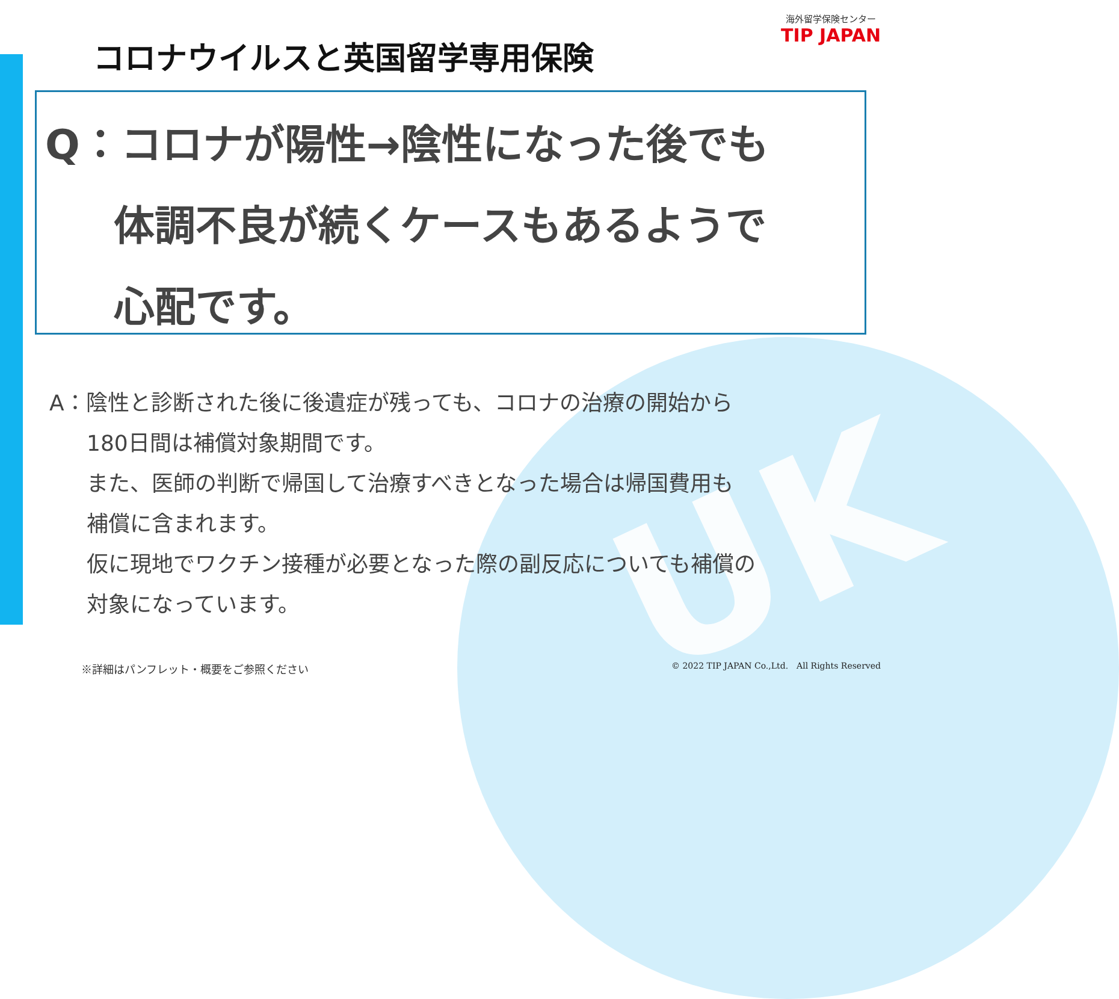UK
海外留学保険センター
TIP JAPAN
コロナウイルスと英国留学専用保険
Q：コロナが陽性→陰性になった後でも
体調不良が続くケースもあるようで
心配です。
A：陰性と診断された後に後遺症が残っても、コロナの治療の開始から
180日間は補償対象期間です。
また、医師の判断で帰国して治療すべきとなった場合は帰国費用も
補償に含まれます。
仮に現地でワクチン接種が必要となった際の副反応についても補償の
対象になっています。
※詳細はパンフレット・概要をご参照ください
© 2022 TIP JAPAN Co.,Ltd.　All Rights Reserved